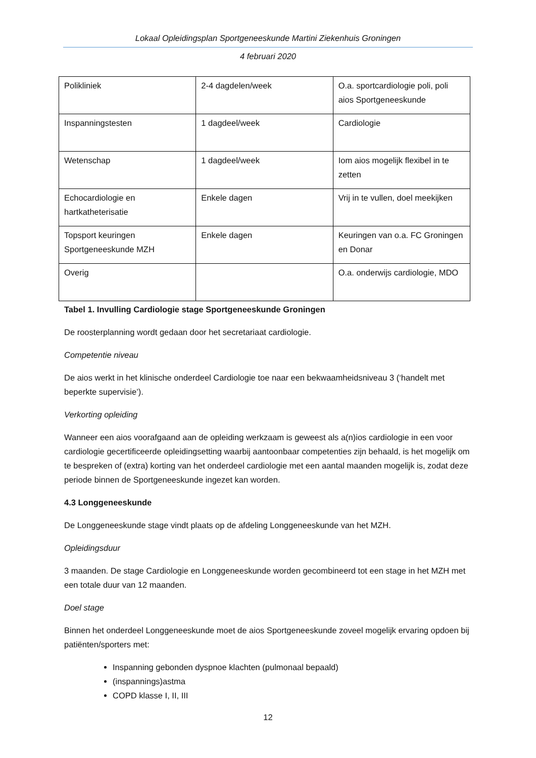Lokaal Opleidingsplan Sportgeneeskunde Martini Ziekenhuis Groningen
4 februari 2020
| Polikliniek | 2-4 dagdelen/week | O.a. sportcardiologie poli, poli aios Sportgeneeskunde |
| Inspanningstesten | 1 dagdeel/week | Cardiologie |
| Wetenschap | 1 dagdeel/week | Iom aios mogelijk flexibel in te zetten |
| Echocardiologie en hartkatheterisatie | Enkele dagen | Vrij in te vullen, doel meekijken |
| Topsport keuringen Sportgeneeskunde MZH | Enkele dagen | Keuringen van o.a. FC Groningen en Donar |
| Overig | | O.a. onderwijs cardiologie, MDO |
Tabel 1. Invulling Cardiologie stage Sportgeneeskunde Groningen
De roosterplanning wordt gedaan door het secretariaat cardiologie.
Competentie niveau
De aios werkt in het klinische onderdeel Cardiologie toe naar een bekwaamheidsniveau 3 (‘handelt met beperkte supervisie’).
Verkorting opleiding
Wanneer een aios voorafgaand aan de opleiding werkzaam is geweest als a(n)ios cardiologie in een voor cardiologie gecertificeerde opleidingsetting waarbij aantoonbaar competenties zijn behaald, is het mogelijk om te bespreken of (extra) korting van het onderdeel cardiologie met een aantal maanden mogelijk is, zodat deze periode binnen de Sportgeneeskunde ingezet kan worden.
4.3 Longgeneeskunde
De Longgeneeskunde stage vindt plaats op de afdeling Longgeneeskunde van het MZH.
Opleidingsduur
3 maanden. De stage Cardiologie en Longgeneeskunde worden gecombineerd tot een stage in het MZH met een totale duur van 12 maanden.
Doel stage
Binnen het onderdeel Longgeneeskunde moet de aios Sportgeneeskunde zoveel mogelijk ervaring opdoen bij patiënten/sporters met:
Inspanning gebonden dyspnoe klachten (pulmonaal bepaald)
(inspannings)astma
COPD klasse I, II, III
12